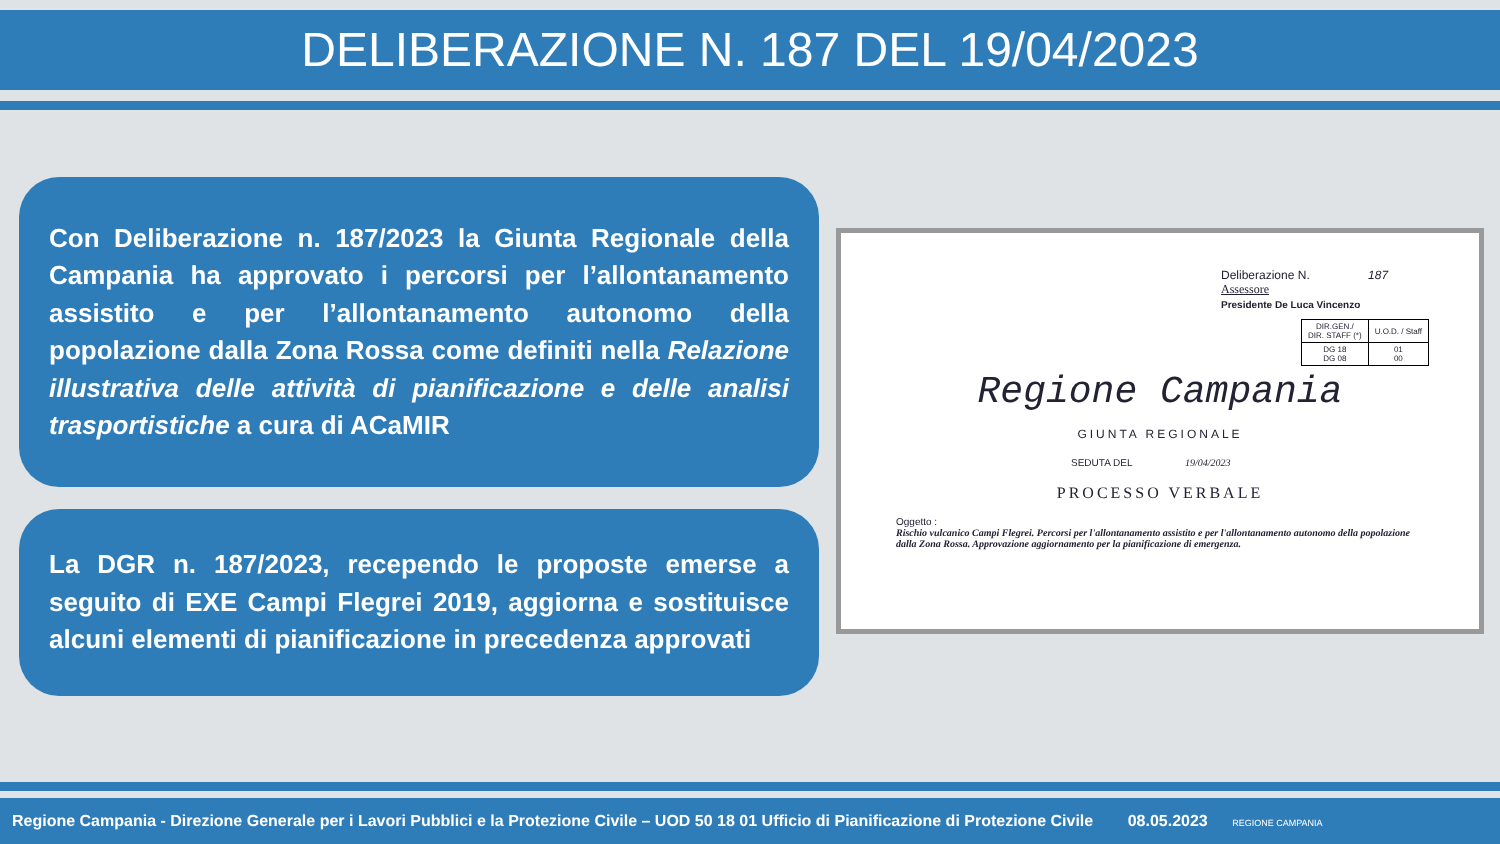DELIBERAZIONE N. 187 DEL 19/04/2023
Con Deliberazione n. 187/2023 la Giunta Regionale della Campania ha approvato i percorsi per l’allontanamento assistito e per l’allontanamento autonomo della popolazione dalla Zona Rossa come definiti nella Relazione illustrativa delle attività di pianificazione e delle analisi trasportistiche a cura di ACaMIR
La DGR n. 187/2023, recependo le proposte emerse a seguito di EXE Campi Flegrei 2019, aggiorna e sostituisce alcuni elementi di pianificazione in precedenza approvati
Deliberazione N. 187
Assessore
Presidente De Luca Vincenzo
| DIR.GEN./ DIR. STAFF (*) | U.O.D. / Staff |
| DG 18 DG 08 | 01 00 |
Regione Campania
GIUNTA REGIONALE
SEDUTA DEL 19/04/2023
PROCESSO VERBALE
Oggetto :
Rischio vulcanico Campi Flegrei. Percorsi per l'allontanamento assistito e per l'allontanamento autonomo della popolazione dalla Zona Rossa. Approvazione aggiornamento per la pianificazione di emergenza.
Regione Campania - Direzione Generale per i Lavori Pubblici e la Protezione Civile – UOD 50 18 01 Ufficio di Pianificazione di Protezione Civile 08.05.2023 REGIONE CAMPANIA